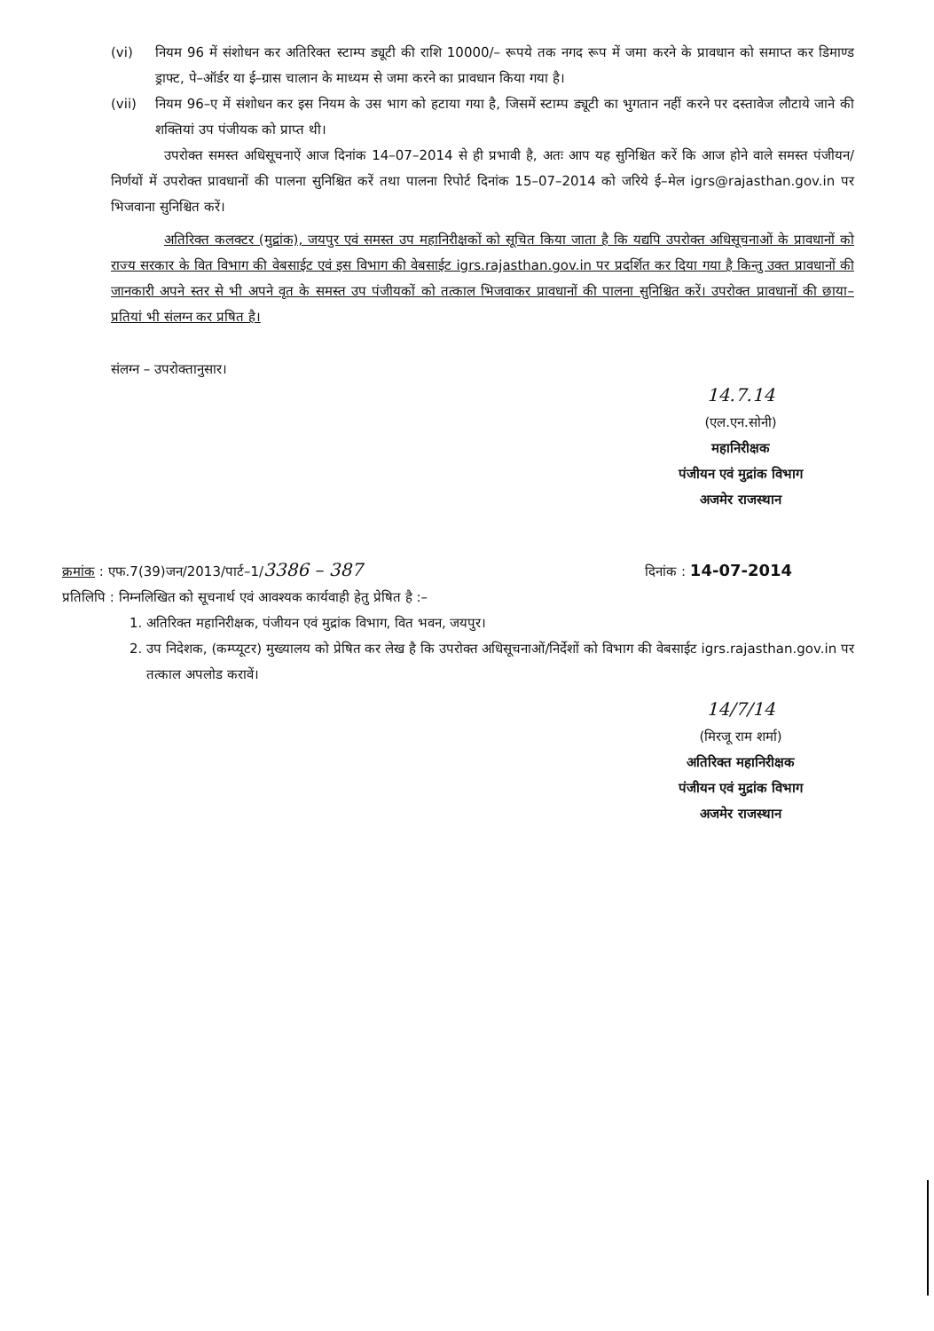(vi) नियम 96 में संशोधन कर अतिरिक्त स्टाम्प ड्यूटी की राशि 10000/– रूपये तक नगद रूप में जमा करने के प्रावधान को समाप्त कर डिमाण्ड ड्राफ्ट, पे–ऑर्डर या ई–ग्रास चालान के माध्यम से जमा करने का प्रावधान किया गया है।
(vii) नियम 96–ए में संशोधन कर इस नियम के उस भाग को हटाया गया है, जिसमें स्टाम्प ड्यूटी का भुगतान नहीं करने पर दस्तावेज लौटाये जाने की शक्तियां उप पंजीयक को प्राप्त थी।
उपरोक्त समस्त अधिसूचनाऐं आज दिनांक 14–07–2014 से ही प्रभावी है, अतः आप यह सुनिश्चित करें कि आज होने वाले समस्त पंजीयन/निर्णयों में उपरोक्त प्रावधानों की पालना सुनिश्चित करें तथा पालना रिपोर्ट दिनांक 15–07–2014 को जरिये ई–मेल igrs@rajasthan.gov.in पर भिजवाना सुनिश्चित करें।
अतिरिक्त कलक्टर (मुद्रांक), जयपुर एवं समस्त उप महानिरीक्षकों को सूचित किया जाता है कि यद्यपि उपरोक्त अधिसूचनाओं के प्रावधानों को राज्य सरकार के वित विभाग की वेबसाईट एवं इस विभाग की वेबसाईट igrs.rajasthan.gov.in पर प्रदर्शित कर दिया गया है किन्तु उक्त प्रावधानों की जानकारी अपने स्तर से भी अपने वृत के समस्त उप पंजीयकों को तत्काल भिजवाकर प्रावधानों की पालना सुनिश्चित करें। उपरोक्त प्रावधानों की छाया–प्रतियां भी संलग्न कर प्रषित है।
संलग्न – उपरोक्तानुसार।
14.7.14
(एल.एन.सोनी)
महानिरीक्षक
पंजीयन एवं मुद्रांक विभाग
अजमेर राजस्थान
क्रमांक : एफ.7(39)जन/2013/पार्ट–1/3386 – 387 दिनांक : 14-07-2014
प्रतिलिपि : निम्नलिखित को सूचनार्थ एवं आवश्यक कार्यवाही हेतु प्रेषित है :–
1. अतिरिक्त महानिरीक्षक, पंजीयन एवं मुद्रांक विभाग, वित भवन, जयपुर।
2. उप निदेशक, (कम्प्यूटर) मुख्यालय को प्रेषित कर लेख है कि उपरोक्त अधिसूचनाओं/निर्देशों को विभाग की वेबसाईट igrs.rajasthan.gov.in पर तत्काल अपलोड करावें।
14/7/14
(मिरजू राम शर्मा)
अतिरिक्त महानिरीक्षक
पंजीयन एवं मुद्रांक विभाग
अजमेर राजस्थान